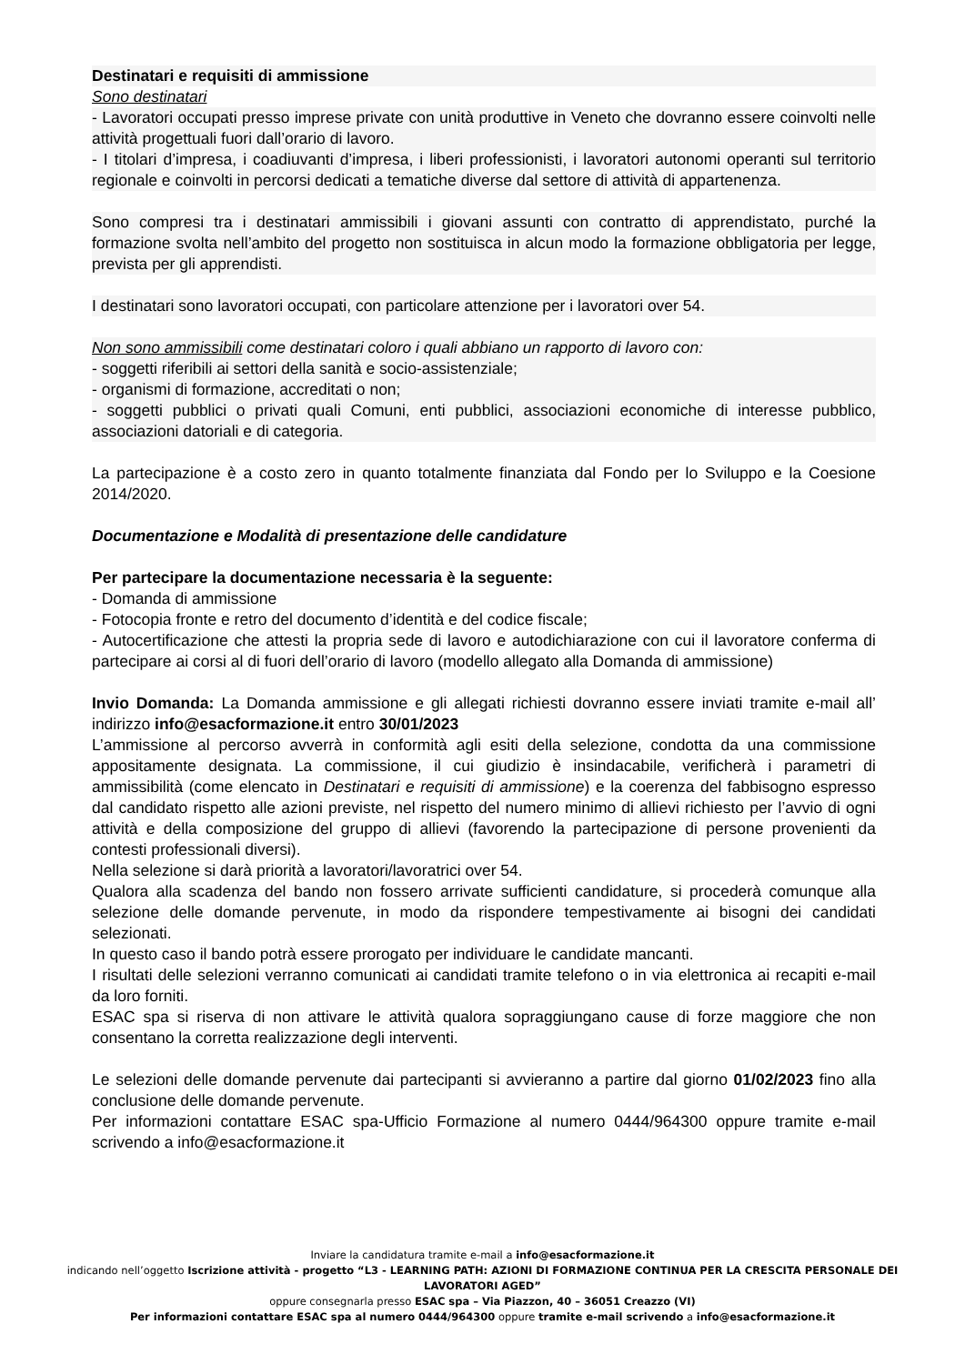Destinatari e requisiti di ammissione
Sono destinatari
- Lavoratori occupati presso imprese private con unità produttive in Veneto che dovranno essere coinvolti nelle attività progettuali fuori dall’orario di lavoro.
- I titolari d’impresa, i coadiuvanti d’impresa, i liberi professionisti, i lavoratori autonomi operanti sul territorio regionale e coinvolti in percorsi dedicati a tematiche diverse dal settore di attività di appartenenza.
Sono compresi tra i destinatari ammissibili i giovani assunti con contratto di apprendistato, purché la formazione svolta nell’ambito del progetto non sostituisca in alcun modo la formazione obbligatoria per legge, prevista per gli apprendisti.
I destinatari sono lavoratori occupati, con particolare attenzione per i lavoratori over 54.
Non sono ammissibili come destinatari coloro i quali abbiano un rapporto di lavoro con:
- soggetti riferibili ai settori della sanità e socio-assistenziale;
- organismi di formazione, accreditati o non;
- soggetti pubblici o privati quali Comuni, enti pubblici, associazioni economiche di interesse pubblico, associazioni datoriali e di categoria.
La partecipazione è a costo zero in quanto totalmente finanziata dal Fondo per lo Sviluppo e la Coesione 2014/2020.
Documentazione e Modalità di presentazione delle candidature
Per partecipare la documentazione necessaria è la seguente:
- Domanda di ammissione
- Fotocopia fronte e retro del documento d’identità e del codice fiscale;
- Autocertificazione che attesti la propria sede di lavoro e autodichiarazione con cui il lavoratore conferma di partecipare ai corsi al di fuori dell’orario di lavoro (modello allegato alla Domanda di ammissione)
Invio Domanda: La Domanda ammissione e gli allegati richiesti dovranno essere inviati tramite e-mail all’ indirizzo info@esacformazione.it entro 30/01/2023
L’ammissione al percorso avverrà in conformità agli esiti della selezione, condotta da una commissione appositamente designata. La commissione, il cui giudizio è insindacabile, verificherà i parametri di ammissibilità (come elencato in Destinatari e requisiti di ammissione) e la coerenza del fabbisogno espresso dal candidato rispetto alle azioni previste, nel rispetto del numero minimo di allievi richiesto per l’avvio di ogni attività e della composizione del gruppo di allievi (favorendo la partecipazione di persone provenienti da contesti professionali diversi).
Nella selezione si darà priorità a lavoratori/lavoratrici over 54.
Qualora alla scadenza del bando non fossero arrivate sufficienti candidature, si procederà comunque alla selezione delle domande pervenute, in modo da rispondere tempestivamente ai bisogni dei candidati selezionati.
In questo caso il bando potrà essere prorogato per individuare le candidate mancanti.
I risultati delle selezioni verranno comunicati ai candidati tramite telefono o in via elettronica ai recapiti e-mail da loro forniti.
ESAC spa si riserva di non attivare le attività qualora sopraggiungano cause di forze maggiore che non consentano la corretta realizzazione degli interventi.
Le selezioni delle domande pervenute dai partecipanti si avvieranno a partire dal giorno 01/02/2023 fino alla conclusione delle domande pervenute.
Per informazioni contattare ESAC spa-Ufficio Formazione al numero 0444/964300 oppure tramite e-mail scrivendo a info@esacformazione.it
Inviare la candidatura tramite e-mail a info@esacformazione.it
indicando nell’oggetto Iscrizione attività - progetto “L3 - LEARNING PATH: AZIONI DI FORMAZIONE CONTINUA PER LA CRESCITA PERSONALE DEI LAVORATORI AGED”
oppure consegnarla presso ESAC spa – Via Piazzon, 40 – 36051 Creazzo (VI)
Per informazioni contattare ESAC spa al numero 0444/964300 oppure tramite e-mail scrivendo a info@esacformazione.it